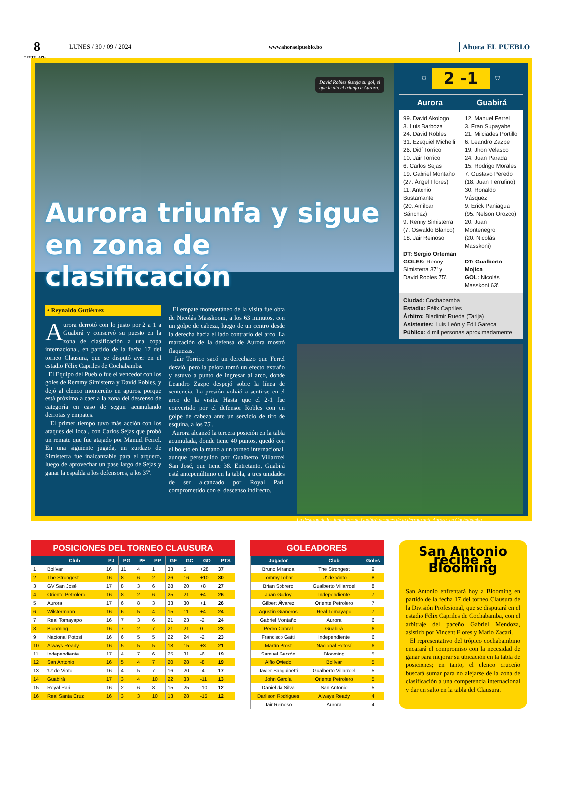8 LUNES / 30 / 09 / 2024 www.ahoraelpueblo.bo Ahora EL PUEBLO
// FOTO: APG
David Robles festeja su gol, el
que le dio el triunfo a Aurora.
Aurora triunfa y sigue en zona de clasificación
• Reynaldo Gutiérrez
Aurora derrotó con lo justo por 2 a 1 a Guabirá y conservó su puesto en la zona de clasificación a una copa internacional, en partido de la fecha 17 del torneo Clausura, que se disputó ayer en el estadio Félix Capriles de Cochabamba.
El Equipo del Pueblo fue el vencedor con los goles de Remmy Simisterra y David Robles, y dejó al elenco montereño en apuros, porque está próximo a caer a la zona del descenso de categoría en caso de seguir acumulando derrotas y empates.
El primer tiempo tuvo más acción con los ataques del local, con Carlos Sejas que probó un remate que fue atajado por Manuel Ferrel. En una siguiente jugada, un zurdazo de Simisterra fue inalcanzable para el arquero, luego de aprovechar un pase largo de Sejas y ganar la espalda a los defensores, a los 37'.
El empate momentáneo de la visita fue obra de Nicolás Masskooni, a los 63 minutos, con un golpe de cabeza, luego de un centro desde la derecha hacia el lado contrario del arco. La marcación de la defensa de Aurora mostró flaquezas.
Jair Torrico sacó un derechazo que Ferrel desvió, pero la pelota tomó un efecto extraño y estuvo a punto de ingresar al arco, donde Leandro Zazpe despejó sobre la línea de sentencia. La presión volvió a sentirse en el arco de la visita. Hasta que el 2-1 fue convertido por el defensor Robles con un golpe de cabeza ante un servicio de tiro de esquina, a los 75'.
Aurora alcanzó la tercera posición en la tabla acumulada, donde tiene 40 puntos, quedó con el boleto en la mano a un torneo internacional, aunque perseguido por Gualberto Villarroel San José, que tiene 38. Entretanto, Guabirá está antepenúltimo en la tabla, a tres unidades de ser alcanzado por Royal Pari, comprometido con el descenso indirecto.
⛉ 2 -1 ⛉
Aurora Guabirá
99. David Akologo
3. Luis Barboza
24. David Robles
31. Ezequiel Michelli
26. Didí Torrico
10. Jair Torrico
6. Carlos Sejas
19. Gabriel Montaño
(27. Ángel Flores)
11. Antonio Bustamante
(20. Amílcar Sánchez)
9. Renny Simisterra
(7. Oswaldo Blanco)
18. Jair Reinoso
DT: Sergio Orteman
GOLES: Renny Simisterra 37' y David Robles 75'.
12. Manuel Ferrel
3. Fran Supayabe
21. Milciades Portillo
6. Leandro Zazpe
19. Jhon Velasco
24. Juan Parada
15. Rodrigo Morales
7. Gustavo Peredo
(18. Juan Ferrufino)
30. Ronaldo Vásquez
9. Erick Paniagua
(95. Nelson Orozco)
20. Juan Montenegro
(20. Nicolás Masskoni)
DT: Gualberto Mojica
GOL: Nicolás Masskoni 63'.
Ciudad: Cochabamba
Estadio: Félix Capriles
Árbitro: Bladimir Rueda (Tarija)
Asistentes: Luis León y Edil Gareca
Público: 4 mil personas aproximadamente
La desazón de los jugadores de Guabirá después de la derrota ante Aurora, en Cochabamba.
POSICIONES DEL TORNEO CLAUSURA
| | Club | PJ | PG | PE | PP | GF | GC | GD | PTS |
| --- | --- | --- | --- | --- | --- | --- | --- | --- | --- |
| 1 | Bolívar | 16 | 11 | 4 | 1 | 33 | 5 | +28 | 37 |
| 2 | The Strongest | 16 | 8 | 6 | 2 | 26 | 16 | +10 | 30 |
| 3 | GV San José | 17 | 8 | 3 | 6 | 28 | 20 | +8 | 27 |
| 4 | Oriente Petrolero | 16 | 8 | 2 | 6 | 25 | 21 | +4 | 26 |
| 5 | Aurora | 17 | 6 | 8 | 3 | 33 | 30 | +1 | 26 |
| 6 | Wilstermann | 16 | 6 | 5 | 4 | 15 | 11 | +4 | 24 |
| 7 | Real Tomayapo | 16 | 7 | 3 | 6 | 21 | 23 | -2 | 24 |
| 8 | Blooming | 16 | 7 | 2 | 7 | 21 | 21 | 0 | 23 |
| 9 | Nacional Potosí | 16 | 6 | 5 | 5 | 22 | 24 | -2 | 23 |
| 10 | Always Ready | 16 | 5 | 5 | 5 | 18 | 15 | +3 | 21 |
| 11 | Independiente | 17 | 4 | 7 | 6 | 25 | 31 | -6 | 19 |
| 12 | San Antonio | 16 | 5 | 4 | 7 | 20 | 28 | -8 | 19 |
| 13 | 'U' de Vinto | 16 | 4 | 5 | 7 | 16 | 20 | -4 | 17 |
| 14 | Guabirá | 17 | 3 | 4 | 10 | 22 | 33 | -11 | 13 |
| 15 | Royal Pari | 16 | 2 | 6 | 8 | 15 | 25 | -10 | 12 |
| 16 | Real Santa Cruz | 16 | 3 | 3 | 10 | 13 | 28 | -15 | 12 |
GOLEADORES
| Jugador | Club | Goles |
| --- | --- | --- |
| Bruno Miranda | The Strongest | 9 |
| Tommy Tobar | 'U' de Vinto | 8 |
| Brian Sobrero | Gualberto Villarroel | 8 |
| Juan Godoy | Independiente | 7 |
| Gilbert Álvarez | Oriente Petrolero | 7 |
| Agustín Graneros | Real Tomayapo | 7 |
| Gabriel Montaño | Aurora | 6 |
| Pedro Cabral | Guabirá | 6 |
| Francisco Gatti | Independiente | 6 |
| Martín Prost | Nacional Potosí | 6 |
| Samuel Garzón | Blooming | 5 |
| Alfio Oviedo | Bolívar | 5 |
| Javier Sanguinetti | Gualberto Villarroel | 5 |
| John García | Oriente Petrolero | 5 |
| Daniel da Silva | San Antonio | 5 |
| Darlison Rodrigues | Always Ready | 4 |
| Jair Reinoso | Aurora | 4 |
San Antonio recibe a Blooming
San Antonio enfrentará hoy a Blooming en partido de la fecha 17 del torneo Clausura de la División Profesional, que se disputará en el estadio Félix Capriles de Cochabamba, con el arbitraje del paceño Gabriel Mendoza, asistido por Vincent Flores y Mario Zacari.
El representativo del trópico cochabambino encarará el compromiso con la necesidad de ganar para mejorar su ubicación en la tabla de posiciones; en tanto, el elenco cruceño buscará sumar para no alejarse de la zona de clasificación a una competencia internacional y dar un salto en la tabla del Clausura.